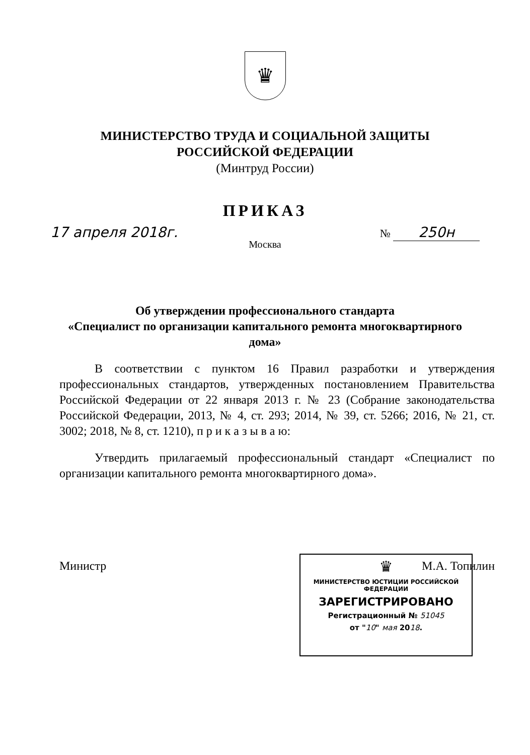♛
МИНИСТЕРСТВО ТРУДА И СОЦИАЛЬНОЙ ЗАЩИТЫ
РОССИЙСКОЙ ФЕДЕРАЦИИ
(Минтруд России)
ПРИКАЗ
17 апреля 2018г. № 250н
Москва
Об утверждении профессионального стандарта
«Специалист по организации капитального ремонта многоквартирного дома»
В соответствии с пунктом 16 Правил разработки и утверждения профессиональных стандартов, утвержденных постановлением Правительства Российской Федерации от 22 января 2013 г. № 23 (Собрание законодательства Российской Федерации, 2013, № 4, ст. 293; 2014, № 39, ст. 5266; 2016, № 21, ст. 3002; 2018, № 8, ст. 1210), п р и к а з ы в а ю:
Утвердить прилагаемый профессиональный стандарт «Специалист по организации капитального ремонта многоквартирного дома».
Министр М.А. Топилин
♛
МИНИСТЕРСТВО ЮСТИЦИИ РОССИЙСКОЙ ФЕДЕРАЦИИ
ЗАРЕГИСТРИРОВАНО
Регистрационный № 51045
от "10" мая 2018.